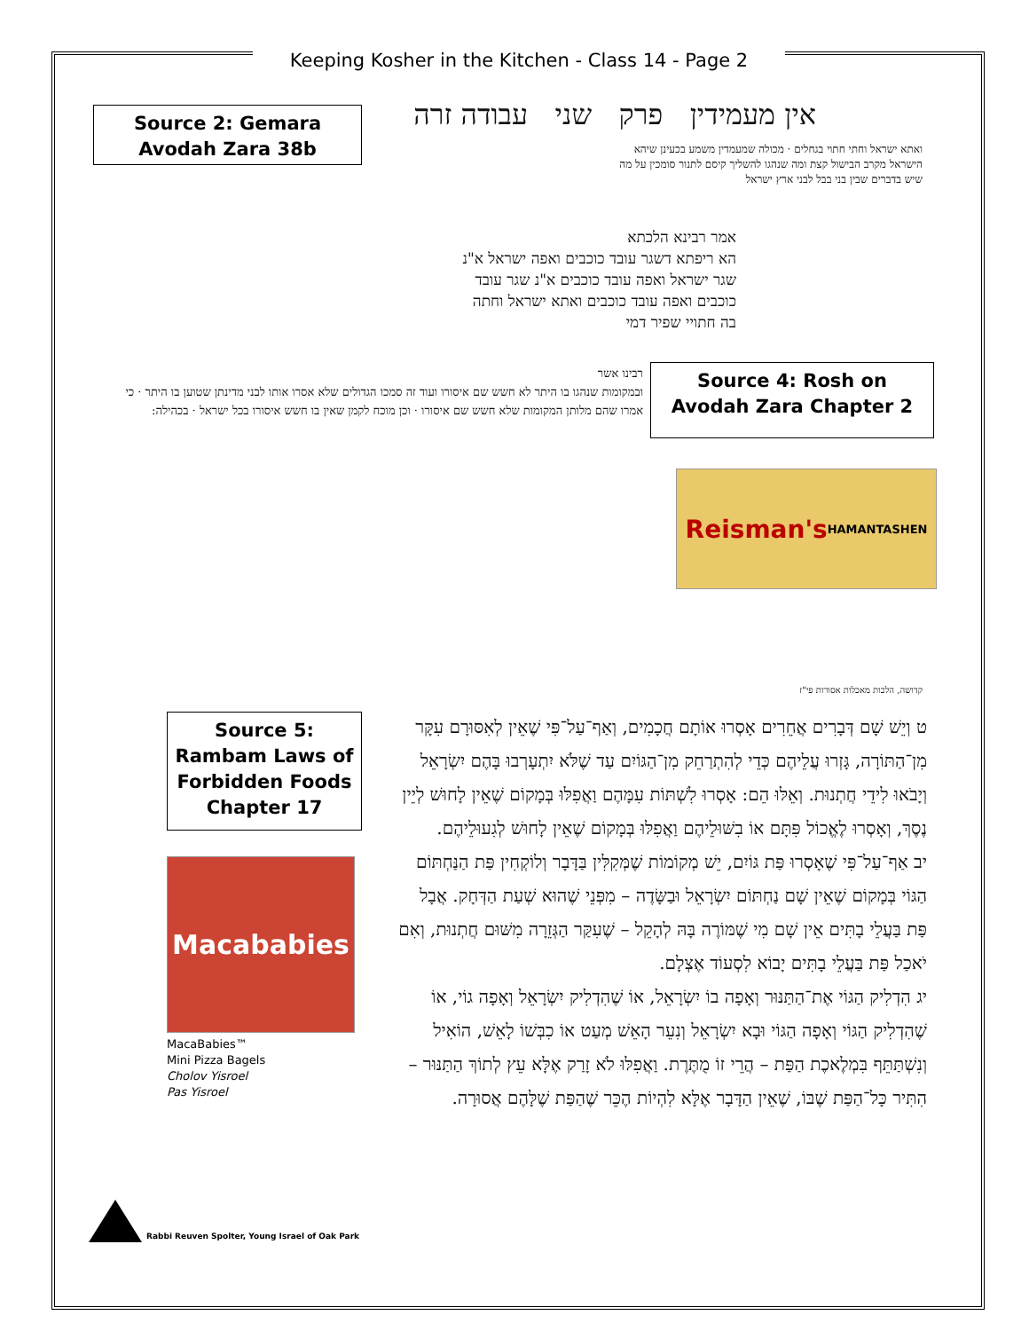Keeping Kosher in the Kitchen - Class 14 - Page 2
Source 2: Gemara Avodah Zara 38b
אין מעמידין פרק שני עבודה זרה
ואתא ישראל וחתי חתוי בגחלים · מכולה שמעמדין משמע בכעינן שיהא הישראל מקרב הבישול קצת ומה שנהגו להשליך קיסם לתנור סומכין על מה שיש בדברים שבין בני בבל לבני ארץ ישראל
אמר רבינא הלכתא
הא ריפתא דשגר עובד כוכבים ואפה ישראל א"נ שגר ישראל ואפה עובד כוכבים א"נ שגר עובד כוכבים ואפה עובד כוכבים ואתא ישראל וחתה בה חתויי שפיר דמי
רבינו אשר
ובמקומות שנהגו בו היתר לא חשש שם איסורו ועוד זה סמכו הגדולים שלא אסרו אותו לבני מדינתן שטוען בו היתר · כי אמרו שהם מלותן המקומות שלא חשש שם איסורו · וכן מוכח לקמן שאין בו חשש איסורו בכל ישראל · בכהילה:
Source 4: Rosh on Avodah Zara Chapter 2
Reisman's
HAMANTASHEN
קדושה, הלכות מאכלות אסורות פי"ז
Source 5: Rambam Laws of Forbidden Foods Chapter 17
Macababies
MacaBabies™
Mini Pizza Bagels
Cholov Yisroel
Pas Yisroel
ט וְיֵשׁ שָׁם דְּבָרִים אֲחֵרִים אָסְרוּ אוֹתָם חֲכָמִים, וְאַף־עַל־פִּי שֶׁאֵין לְאִסּוּרָם עִקָּר מִן־הַתּוֹרָה, גָּזְרוּ עֲלֵיהֶם כְּדֵי לְהִתְרַחֵק מִן־הַגּוֹיִם עַד שֶׁלֹּא יִתְעָרְבוּ בָּהֶם יִשְׂרָאֵל וְיָבֹאוּ לִידֵי חֲתְנוּת. וְאֵלּוּ הֵם: אָסְרוּ לִשְׁתּוֹת עִמָּהֶם וַאֲפִלּוּ בְּמָקוֹם שֶׁאֵין לָחוּשׁ לְיֵין נֶסֶךְ, וְאָסְרוּ לֶאֱכוֹל פִּתָּם אוֹ בִשּׁוּלֵיהֶם וַאֲפִלּוּ בְּמָקוֹם שֶׁאֵין לָחוּשׁ לְגִעוּלֵיהֶם.
יב אַף־עַל־פִּי שֶׁאָסְרוּ פַּת גּוֹיִם, יֵשׁ מְקוֹמוֹת שֶׁמְּקִלִּין בַּדָּבָר וְלוֹקְחִין פַּת הַנַּחְתּוֹם הַגּוֹי בְּמָקוֹם שֶׁאֵין שָׁם נַחְתּוֹם יִשְׂרָאֵל וּבַשָּׂדֶה – מִפְּנֵי שֶׁהוּא שְׁעַת הַדְּחָק. אֲבָל פַּת בַּעֲלֵי בָתִּים אֵין שָׁם מִי שֶׁמּוֹרֶה בָּהּ לְהָקֵל – שֶׁעִקַּר הַגְּזֵרָה מִשּׁוּם חֲתְנוּת, וְאִם יֹאכַל פַּת בַּעֲלֵי בָתִּים יָבוֹא לִסְעוֹד אֶצְלָם.
יג הִדְלִיק הַגּוֹי אֶת־הַתַּנּוּר וְאָפָה בוֹ יִשְׂרָאֵל, אוֹ שֶׁהִדְלִיק יִשְׂרָאֵל וְאָפָה גוֹי, אוֹ שֶׁהִדְלִיק הַגּוֹי וְאָפָה הַגּוֹי וּבָא יִשְׂרָאֵל וְנִעֵר הָאֵשׁ מְעַט אוֹ כִבְּשׁוֹ לָאֵשׁ, הוֹאִיל וְנִשְׁתַּתֵּף בִּמְלֶאכֶת הַפַּת – הֲרֵי זוֹ מֻתֶּרֶת. וַאֲפִלּוּ לֹא זָרַק אֶלָּא עֵץ לְתוֹךְ הַתַּנּוּר – הִתִּיר כָּל־הַפַּת שֶׁבּוֹ, שֶׁאֵין הַדָּבָר אֶלָּא לִהְיוֹת הֶכֵּר שֶׁהַפַּת שֶׁלָּהֶם אֲסוּרָה.
Rabbi Reuven Spolter, Young Israel of Oak Park